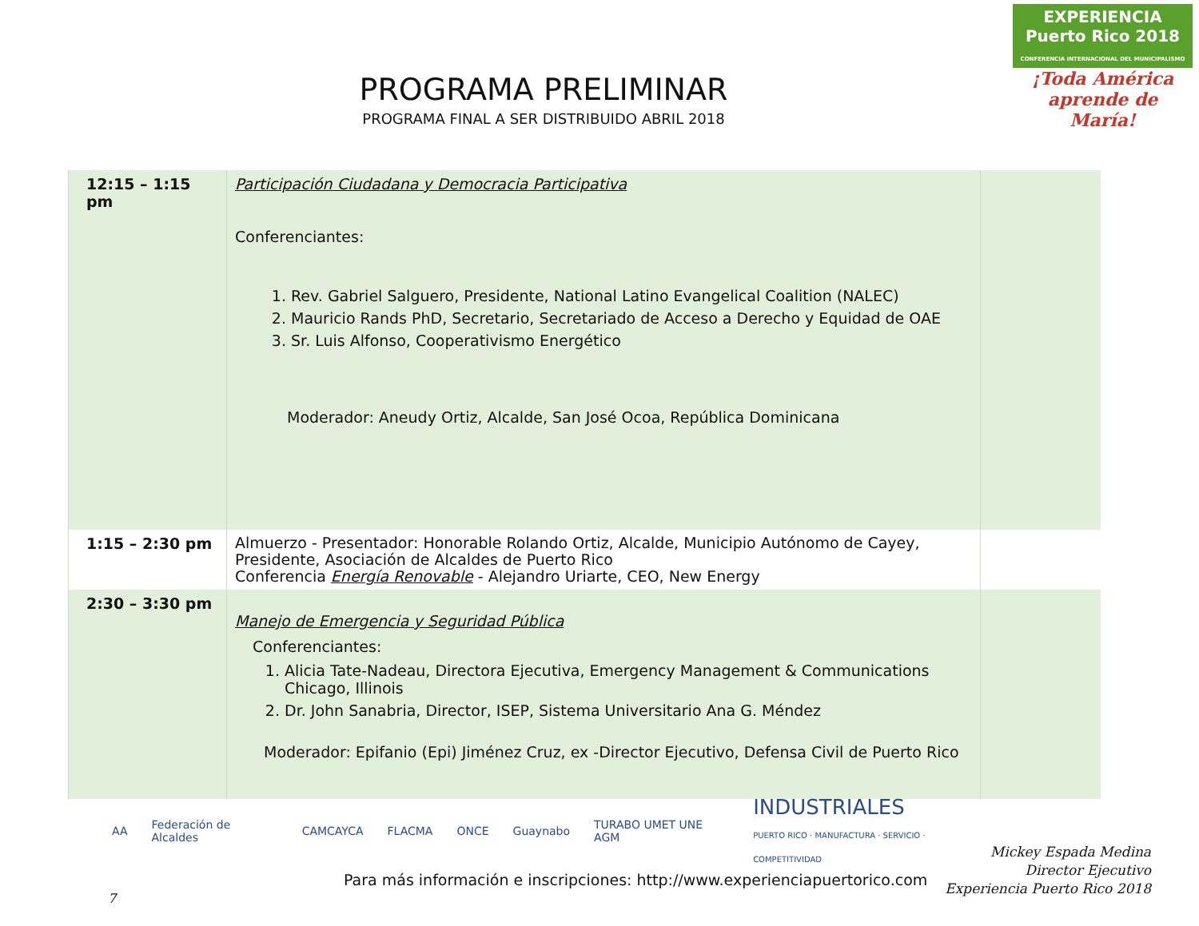EXPERIENCIA
Puerto Rico 2018
CONFERENCIA INTERNACIONAL DEL MUNICIPALISMO
¡Toda América aprende de María!
PROGRAMA PRELIMINAR
PROGRAMA FINAL A SER DISTRIBUIDO ABRIL 2018
| 12:15 – 1:15 pm | Participación Ciudadana y Democracia Participativa Conferenciantes: 1. Rev. Gabriel Salguero, Presidente, National Latino Evangelical Coalition (NALEC) 2. Mauricio Rands PhD, Secretario, Secretariado de Acceso a Derecho y Equidad de OAE 3. Sr. Luis Alfonso, Cooperativismo Energético Moderador: Aneudy Ortiz, Alcalde, San José Ocoa, República Dominicana | |
| 1:15 – 2:30 pm | Almuerzo - Presentador: Honorable Rolando Ortiz, Alcalde, Municipio Autónomo de Cayey, Presidente, Asociación de Alcaldes de Puerto Rico Conferencia Energía Renovable - Alejandro Uriarte, CEO, New Energy | |
| 2:30 – 3:30 pm | Manejo de Emergencia y Seguridad Pública Conferenciantes: 1. Alicia Tate-Nadeau, Directora Ejecutiva, Emergency Management & Communications Chicago, Illinois 2. Dr. John Sanabria, Director, ISEP, Sistema Universitario Ana G. Méndez Moderador: Epifanio (Epi) Jiménez Cruz, ex -Director Ejecutivo, Defensa Civil de Puerto Rico | |
AA Federación de Alcaldes CAMCAYCA FLACMA ONCE Guaynabo TURABO UMET UNE AGM INDUSTRIALES
PUERTO RICO · MANUFACTURA · SERVICIO · COMPETITIVIDAD
Mickey Espada Medina
Director Ejecutivo
Experiencia Puerto Rico 2018
Para más información e inscripciones: http://www.experienciapuertorico.com
7